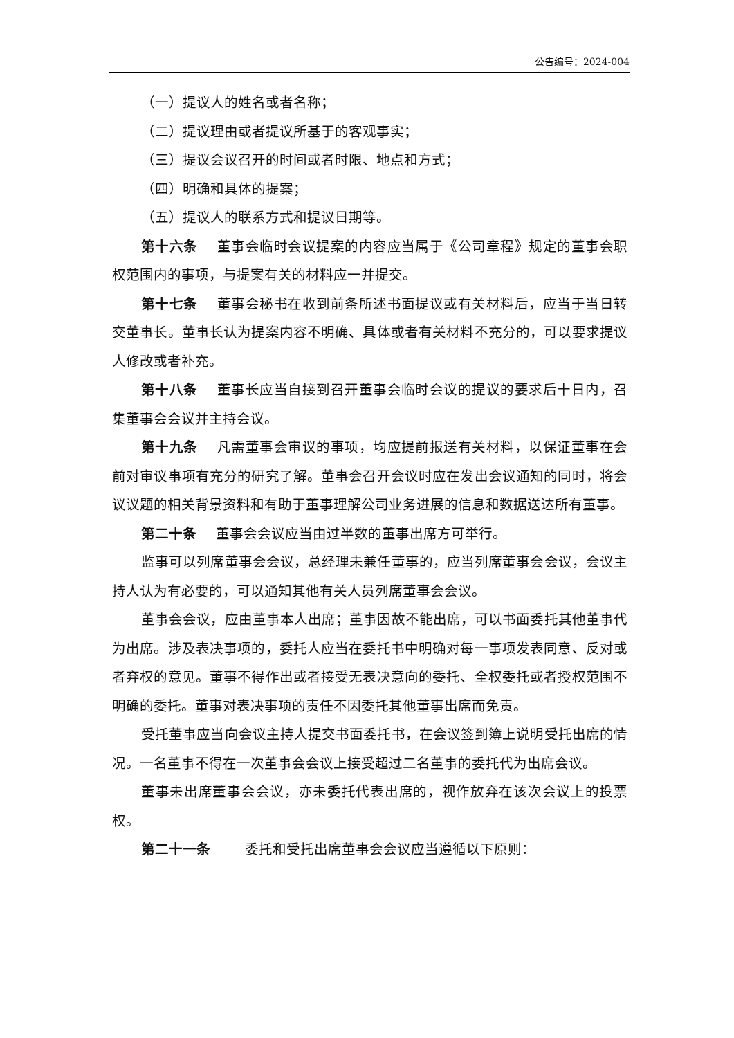公告编号：2024-004
（一）提议人的姓名或者名称；
（二）提议理由或者提议所基于的客观事实；
（三）提议会议召开的时间或者时限、地点和方式；
（四）明确和具体的提案；
（五）提议人的联系方式和提议日期等。
第十六条 董事会临时会议提案的内容应当属于《公司章程》规定的董事会职权范围内的事项，与提案有关的材料应一并提交。
第十七条 董事会秘书在收到前条所述书面提议或有关材料后，应当于当日转交董事长。董事长认为提案内容不明确、具体或者有关材料不充分的，可以要求提议人修改或者补充。
第十八条 董事长应当自接到召开董事会临时会议的提议的要求后十日内，召集董事会会议并主持会议。
第十九条 凡需董事会审议的事项，均应提前报送有关材料，以保证董事在会前对审议事项有充分的研究了解。董事会召开会议时应在发出会议通知的同时，将会议议题的相关背景资料和有助于董事理解公司业务进展的信息和数据送达所有董事。
第二十条 董事会会议应当由过半数的董事出席方可举行。
监事可以列席董事会会议，总经理未兼任董事的，应当列席董事会会议，会议主持人认为有必要的，可以通知其他有关人员列席董事会会议。
董事会会议，应由董事本人出席；董事因故不能出席，可以书面委托其他董事代为出席。涉及表决事项的，委托人应当在委托书中明确对每一事项发表同意、反对或者弃权的意见。董事不得作出或者接受无表决意向的委托、全权委托或者授权范围不明确的委托。董事对表决事项的责任不因委托其他董事出席而免责。
受托董事应当向会议主持人提交书面委托书，在会议签到簿上说明受托出席的情况。一名董事不得在一次董事会会议上接受超过二名董事的委托代为出席会议。
董事未出席董事会会议，亦未委托代表出席的，视作放弃在该次会议上的投票权。
第二十一条 委托和受托出席董事会会议应当遵循以下原则：